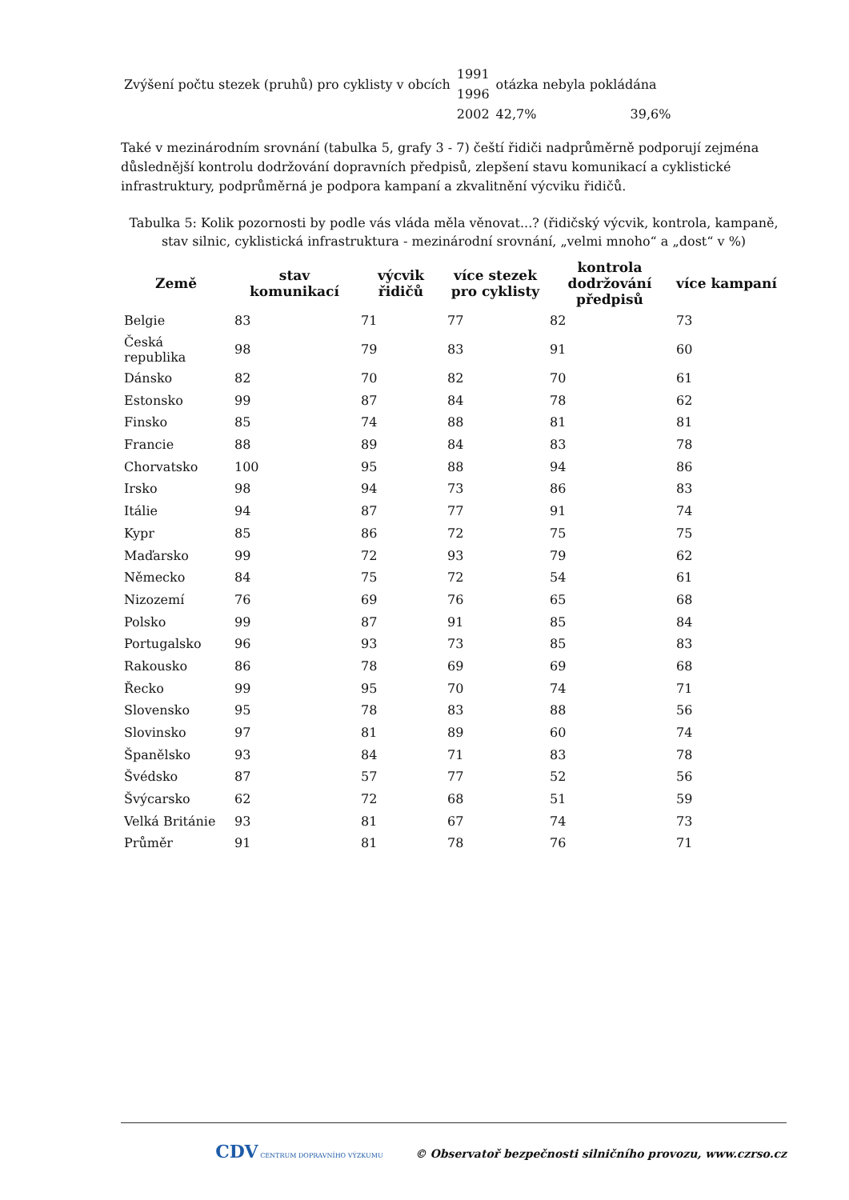| Zvýšení počtu stezek (pruhů) pro cyklisty v obcích | 1991 | otázka nebyla pokládána | |
| | 1996 | | |
| | 2002 | 42,7% | 39,6% |
Také v mezinárodním srovnání (tabulka 5, grafy 3 - 7) čeští řidiči nadprůměrně podporují zejména důslednější kontrolu dodržování dopravních předpisů, zlepšení stavu komunikací a cyklistické infrastruktury, podprůměrná je podpora kampaní a zkvalitnění výcviku řidičů.
Tabulka 5: Kolik pozornosti by podle vás vláda měla věnovat...? (řidičský výcvik, kontrola, kampaně, stav silnic, cyklistická infrastruktura - mezinárodní srovnání, „velmi mnoho“ a „dost“ v %)
| Země | stav komunikací | výcvik řidičů | více stezek pro cyklisty | kontrola dodržování předpisů | více kampaní |
| --- | --- | --- | --- | --- | --- |
| Belgie | 83 | 71 | 77 | 82 | 73 |
| Česká republika | 98 | 79 | 83 | 91 | 60 |
| Dánsko | 82 | 70 | 82 | 70 | 61 |
| Estonsko | 99 | 87 | 84 | 78 | 62 |
| Finsko | 85 | 74 | 88 | 81 | 81 |
| Francie | 88 | 89 | 84 | 83 | 78 |
| Chorvatsko | 100 | 95 | 88 | 94 | 86 |
| Irsko | 98 | 94 | 73 | 86 | 83 |
| Itálie | 94 | 87 | 77 | 91 | 74 |
| Kypr | 85 | 86 | 72 | 75 | 75 |
| Maďarsko | 99 | 72 | 93 | 79 | 62 |
| Německo | 84 | 75 | 72 | 54 | 61 |
| Nizozemí | 76 | 69 | 76 | 65 | 68 |
| Polsko | 99 | 87 | 91 | 85 | 84 |
| Portugalsko | 96 | 93 | 73 | 85 | 83 |
| Rakousko | 86 | 78 | 69 | 69 | 68 |
| Řecko | 99 | 95 | 70 | 74 | 71 |
| Slovensko | 95 | 78 | 83 | 88 | 56 |
| Slovinsko | 97 | 81 | 89 | 60 | 74 |
| Španělsko | 93 | 84 | 71 | 83 | 78 |
| Švédsko | 87 | 57 | 77 | 52 | 56 |
| Švýcarsko | 62 | 72 | 68 | 51 | 59 |
| Velká Británie | 93 | 81 | 67 | 74 | 73 |
| Průměr | 91 | 81 | 78 | 76 | 71 |
CDV CENTRUM DOPRAVNÍHO VÝZKUMU © Observatoř bezpečnosti silničního provozu, www.czrso.cz